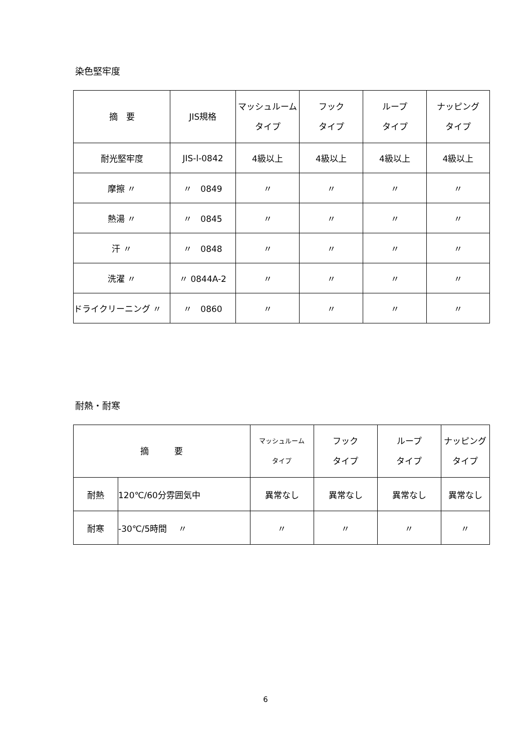染色堅牢度
| 摘 要 | JIS規格 | マッシュルーム タイプ | フック タイプ | ループ タイプ | ナッピング タイプ |
| --- | --- | --- | --- | --- | --- |
| 耐光堅牢度 | JIS-l-0842 | 4級以上 | 4級以上 | 4級以上 | 4級以上 |
| 摩擦 〃 | 〃 0849 | 〃 | 〃 | 〃 | 〃 |
| 熱湯 〃 | 〃 0845 | 〃 | 〃 | 〃 | 〃 |
| 汗 〃 | 〃 0848 | 〃 | 〃 | 〃 | 〃 |
| 洗濯 〃 | 〃 0844A-2 | 〃 | 〃 | 〃 | 〃 |
| ドライクリーニング 〃 | 〃 0860 | 〃 | 〃 | 〃 | 〃 |
耐熱・耐寒
| 摘 要 | | マッシュルーム タイプ | フック タイプ | ループ タイプ | ナッピング タイプ |
| --- | --- | --- | --- | --- | --- |
| 耐熱 | 120℃/60分雰囲気中 | 異常なし | 異常なし | 異常なし | 異常なし |
| 耐寒 | -30℃/5時間 〃 | 〃 | 〃 | 〃 | 〃 |
6